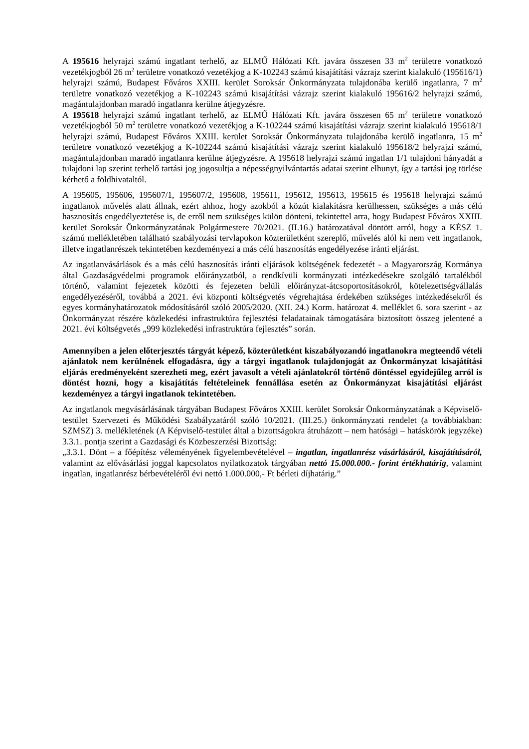A 195616 helyrajzi számú ingatlant terhelő, az ELMŰ Hálózati Kft. javára összesen 33 m<sup>2</sup> területre vonatkozó vezetékjogból 26 m<sup>2</sup> területre vonatkozó vezetékjog a K-102243 számú kisajátítási vázrajz szerint kialakuló (195616/1) helyrajzi számú, Budapest Főváros XXIII. kerület Soroksár Önkormányzata tulajdonába kerülő ingatlanra, 7 m<sup>2</sup> területre vonatkozó vezetékjog a K-102243 számú kisajátítási vázrajz szerint kialakuló 195616/2 helyrajzi számú, magántulajdonban maradó ingatlanra kerülne átjegyzésre.
A 195618 helyrajzi számú ingatlant terhelő, az ELMŰ Hálózati Kft. javára összesen 65 m<sup>2</sup> területre vonatkozó vezetékjogból 50 m<sup>2</sup> területre vonatkozó vezetékjog a K-102244 számú kisajátítási vázrajz szerint kialakuló 195618/1 helyrajzi számú, Budapest Főváros XXIII. kerület Soroksár Önkormányzata tulajdonába kerülő ingatlanra, 15 m<sup>2</sup> területre vonatkozó vezetékjog a K-102244 számú kisajátítási vázrajz szerint kialakuló 195618/2 helyrajzi számú, magántulajdonban maradó ingatlanra kerülne átjegyzésre. A 195618 helyrajzi számú ingatlan 1/1 tulajdoni hányadát a tulajdoni lap szerint terhelő tartási jog jogosultja a népességnyilvántartás adatai szerint elhunyt, így a tartási jog törlése kérhető a földhivataltól.
A 195605, 195606, 195607/1, 195607/2, 195608, 195611, 195612, 195613, 195615 és 195618 helyrajzi számú ingatlanok művelés alatt állnak, ezért ahhoz, hogy azokból a közút kialakításra kerülhessen, szükséges a más célú hasznosítás engedélyeztetése is, de erről nem szükséges külön dönteni, tekintettel arra, hogy Budapest Főváros XXIII. kerület Soroksár Önkormányzatának Polgármestere 70/2021. (II.16.) határozatával döntött arról, hogy a KÉSZ 1. számú mellékletében található szabályozási tervlapokon közterületként szereplő, művelés alól ki nem vett ingatlanok, illetve ingatlanrészek tekintetében kezdeményezi a más célú hasznosítás engedélyezése iránti eljárást.
Az ingatlanvásárlások és a más célú hasznosítás iránti eljárások költségének fedezetét - a Magyarország Kormánya által Gazdaságvédelmi programok előirányzatból, a rendkívüli kormányzati intézkedésekre szolgáló tartalékból történő, valamint fejezetek közötti és fejezeten belüli előirányzat-átcsoportosításokról, kötelezettségvállalás engedélyezéséről, továbbá a 2021. évi központi költségvetés végrehajtása érdekében szükséges intézkedésekről és egyes kormányhatározatok módosításáról szóló 2005/2020. (XII. 24.) Korm. határozat 4. melléklet 6. sora szerint - az Önkormányzat részére közlekedési infrastruktúra fejlesztési feladatainak támogatására biztosított összeg jelentené a 2021. évi költségvetés „999 közlekedési infrastruktúra fejlesztés” során.
Amennyiben a jelen előterjesztés tárgyát képező, közterületként kiszabályozandó ingatlanokra megteendő vételi ajánlatok nem kerülnének elfogadásra, úgy a tárgyi ingatlanok tulajdonjogát az Önkormányzat kisajátítási eljárás eredményeként szerezheti meg, ezért javasolt a vételi ajánlatokról történő döntéssel egyidejűleg arról is döntést hozni, hogy a kisajátítás feltételeinek fennállása esetén az Önkormányzat kisajátítási eljárást kezdeményez a tárgyi ingatlanok tekintetében.
Az ingatlanok megvásárlásának tárgyában Budapest Főváros XXIII. kerület Soroksár Önkormányzatának a Képviselő-testület Szervezeti és Működési Szabályzatáról szóló 10/2021. (III.25.) önkormányzati rendelet (a továbbiakban: SZMSZ) 3. mellékletének (A Képviselő-testület által a bizottságokra átruházott – nem hatósági – hatáskörök jegyzéke) 3.3.1. pontja szerint a Gazdasági és Közbeszerzési Bizottság:
„3.3.1. Dönt – a főépítész véleményének figyelembevételével – ingatlan, ingatlanrész vásárlásáról, kisajátításáról, valamint az elővásárlási joggal kapcsolatos nyilatkozatok tárgyában nettó 15.000.000.- forint értékhatárig, valamint ingatlan, ingatlanrész bérbevételéről évi nettó 1.000.000,- Ft bérleti díjhatárig.”